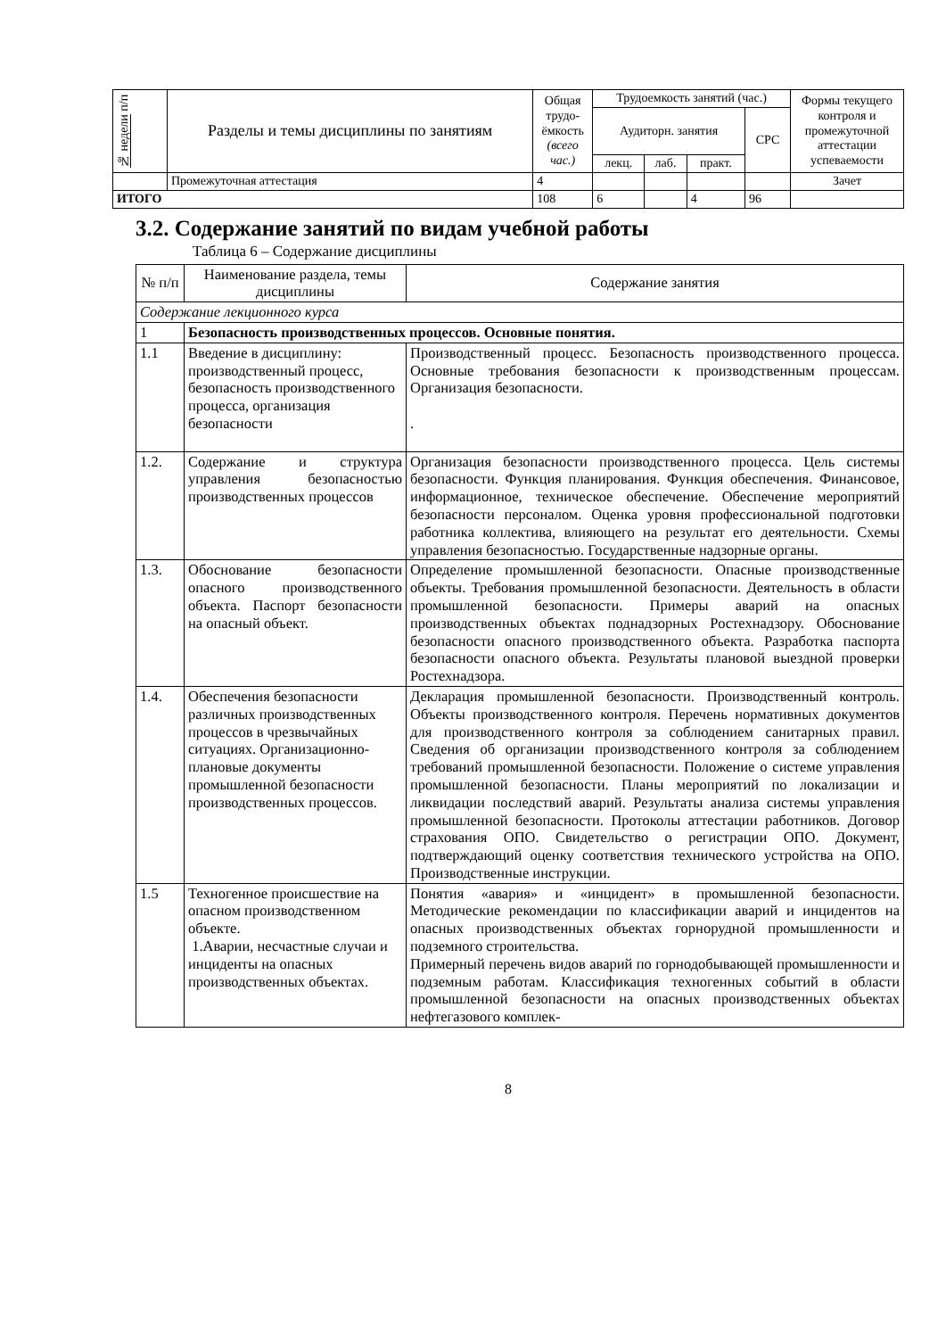| № недели п/п | Разделы и темы дисциплины по занятиям | Общая трудо-ёмкость (всего час.) | Трудоемкость занятий (час.) | | | | Формы текущего контроля и промежуточной аттестации успеваемости |
| --- | --- | --- | --- | --- | --- | --- | --- |
| | | | Аудиторн. занятия | | | СРС | |
| | | | лекц. | лаб. | практ. | | |
| | Промежуточная аттестация | 4 | | | | | Зачет |
| ИТОГО | | 108 | 6 | | 4 | 96 | |
3.2. Содержание занятий по видам учебной работы
Таблица 6 – Содержание дисциплины
| № п/п | Наименование раздела, темы дисциплины | Содержание занятия |
| --- | --- | --- |
| Содержание лекционного курса | | |
| 1 | Безопасность производственных процессов. Основные понятия. | |
| 1.1 | Введение в дисциплину: производственный процесс, безопасность производственного процесса, организация безопасности | Производственный процесс. Безопасность производственного процесса. Основные требования безопасности к производственным процессам. Организация безопасности. . |
| 1.2. | Содержание и структура управления безопасностью производственных процессов | Организация безопасности производственного процесса. Цель системы безопасности. Функция планирования. Функция обеспечения. Финансовое, информационное, техническое обеспечение. Обеспечение мероприятий безопасности персоналом. Оценка уровня профессиональной подготовки работника коллектива, влияющего на результат его деятельности. Схемы управления безопасностью. Государственные надзорные органы. |
| 1.3. | Обоснование безопасности опасного производственного объекта. Паспорт безопасности на опасный объект. | Определение промышленной безопасности. Опасные производственные объекты. Требования промышленной безопасности. Деятельность в области промышленной безопасности. Примеры аварий на опасных производственных объектах поднадзорных Ростехнадзору. Обоснование безопасности опасного производственного объекта. Разработка паспорта безопасности опасного объекта. Результаты плановой выездной проверки Ростехнадзора. |
| 1.4. | Обеспечения безопасности различных производственных процессов в чрезвычайных ситуациях. Организационно-плановые документы промышленной безопасности производственных процессов. | Декларация промышленной безопасности. Производственный контроль. Объекты производственного контроля. Перечень нормативных документов для производственного контроля за соблюдением санитарных правил. Сведения об организации производственного контроля за соблюдением требований промышленной безопасности. Положение о системе управления промышленной безопасности. Планы мероприятий по локализации и ликвидации последствий аварий. Результаты анализа системы управления промышленной безопасности. Протоколы аттестации работников. Договор страхования ОПО. Свидетельство о регистрации ОПО. Документ, подтверждающий оценку соответствия технического устройства на ОПО. Производственные инструкции. |
| 1.5 | Техногенное происшествие на опасном производственном объекте. 1.Аварии, несчастные случаи и инциденты на опасных производственных объектах. | Понятия «авария» и «инцидент» в промышленной безопасности. Методические рекомендации по классификации аварий и инцидентов на опасных производственных объектах горнорудной промышленности и подземного строительства. Примерный перечень видов аварий по горнодобывающей промышленности и подземным работам. Классификация техногенных событий в области промышленной безопасности на опасных производственных объектах нефтегазового комплек- |
8